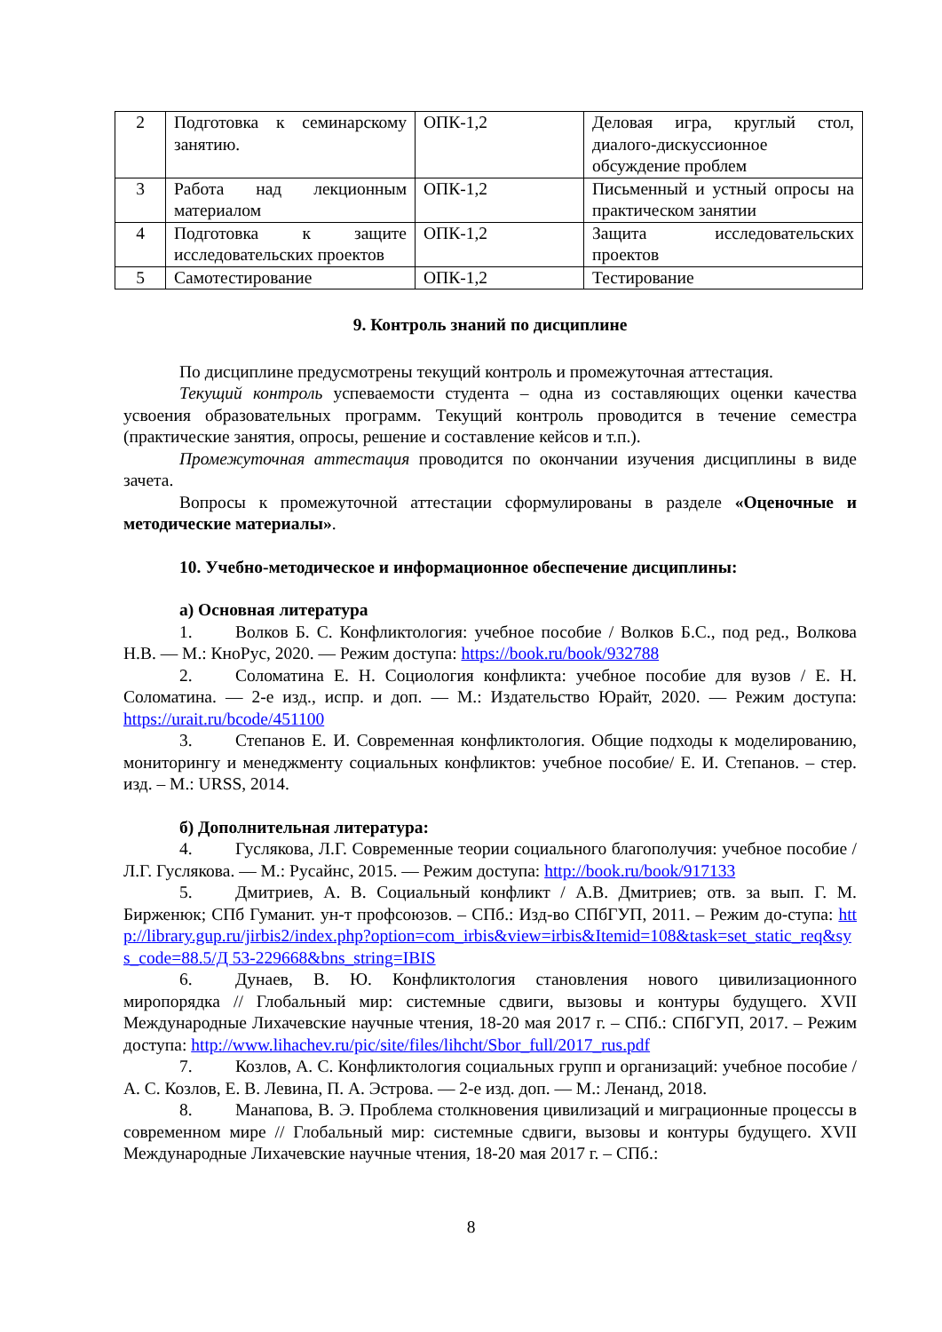| 2 | Подготовка к семинарскому занятию. | ОПК-1,2 | Деловая игра, круглый стол, диалого-дискуссионное обсуждение проблем |
| 3 | Работа над лекционным материалом | ОПК-1,2 | Письменный и устный опросы на практическом занятии |
| 4 | Подготовка к защите исследовательских проектов | ОПК-1,2 | Защита исследовательских проектов |
| 5 | Самотестирование | ОПК-1,2 | Тестирование |
9. Контроль знаний по дисциплине
По дисциплине предусмотрены текущий контроль и промежуточная аттестация.
Текущий контроль успеваемости студента – одна из составляющих оценки качества усвоения образовательных программ. Текущий контроль проводится в течение семестра (практические занятия, опросы, решение и составление кейсов и т.п.).
Промежуточная аттестация проводится по окончании изучения дисциплины в виде зачета.
Вопросы к промежуточной аттестации сформулированы в разделе «Оценочные и методические материалы».
10. Учебно-методическое и информационное обеспечение дисциплины:
а) Основная литература
1. Волков Б. С. Конфликтология: учебное пособие / Волков Б.С., под ред., Волкова Н.В. — М.: КноРус, 2020. — Режим доступа: https://book.ru/book/932788
2. Соломатина Е. Н. Социология конфликта: учебное пособие для вузов / Е. Н. Соломатина. — 2-е изд., испр. и доп. — М.: Издательство Юрайт, 2020. — Режим доступа: https://urait.ru/bcode/451100
3. Степанов Е. И. Современная конфликтология. Общие подходы к моделированию, мониторингу и менеджменту социальных конфликтов: учебное пособие/ Е. И. Степанов. – стер. изд. – М.: URSS, 2014.
б) Дополнительная литература:
4. Гуслякова, Л.Г. Современные теории социального благополучия: учебное пособие / Л.Г. Гуслякова. — М.: Русайнс, 2015. — Режим доступа: http://book.ru/book/917133
5. Дмитриев, А. В. Социальный конфликт / А.В. Дмитриев; отв. за вып. Г. М. Бирженюк; СПб Гуманит. ун-т профсоюзов. – СПб.: Изд-во СПбГУП, 2011. – Режим до-ступа: http://library.gup.ru/jirbis2/index.php?option=com_irbis&view=irbis&Itemid=108&task=set_static_req&sys_code=88.5/Д 53-229668&bns_string=IBIS
6. Дунаев, В. Ю. Конфликтология становления нового цивилизационного миропорядка // Глобальный мир: системные сдвиги, вызовы и контуры будущего. XVII Международные Лихачевские научные чтения, 18-20 мая 2017 г. – СПб.: СПбГУП, 2017. – Режим доступа: http://www.lihachev.ru/pic/site/files/lihcht/Sbor_full/2017_rus.pdf
7. Козлов, А. С. Конфликтология социальных групп и организаций: учебное пособие / А. С. Козлов, Е. В. Левина, П. А. Эстрова. — 2-е изд. доп. — М.: Ленанд, 2018.
8. Манапова, В. Э. Проблема столкновения цивилизаций и миграционные процессы в современном мире // Глобальный мир: системные сдвиги, вызовы и контуры будущего. XVII Международные Лихачевские научные чтения, 18-20 мая 2017 г. – СПб.:
8